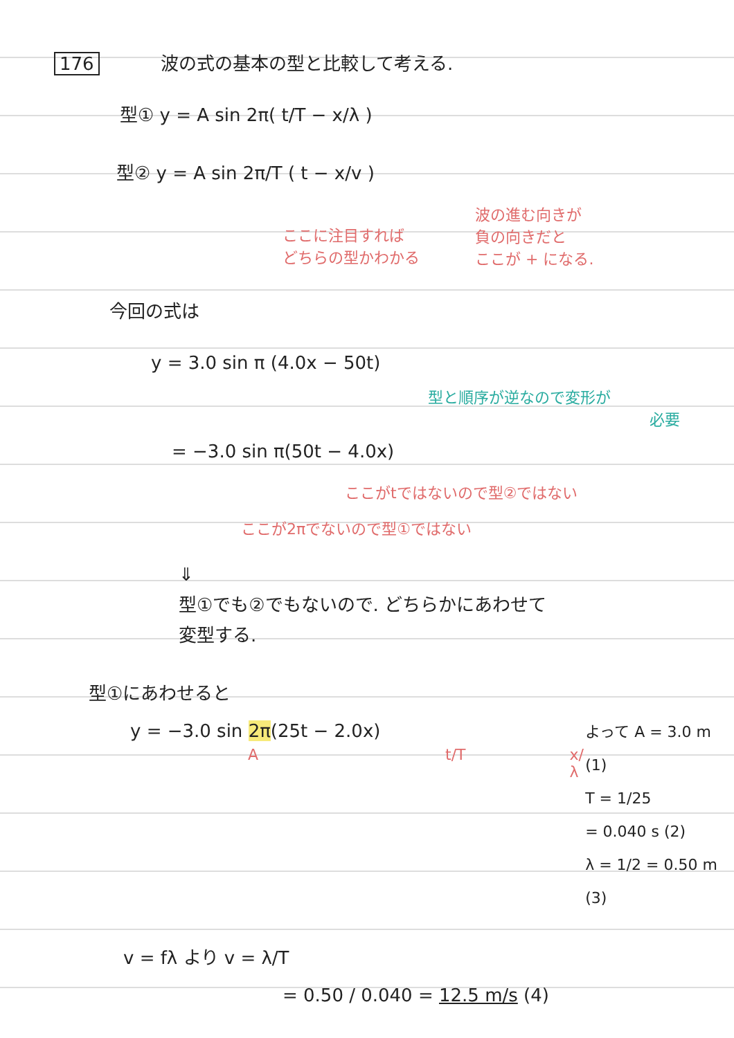176 波の式の基本の型と比較して考える.
型① y = A sin 2π( t/T − x/λ )
型② y = A sin 2π/T ( t − x/v )
ここに注目すれば
どちらの型かわかる
波の進む向きが
負の向きだと
ここが + になる.
今回の式は
y = 3.0 sin π (4.0x − 50t)
型と順序が逆なので変形が
必要
= −3.0 sin π(50t − 4.0x)
ここがtではないので型②ではない
ここが2πでないので型①ではない
⇓
型①でも②でもないので. どちらかにあわせて
変型する.
型①にあわせると
y = −3.0 sin 2π(25t − 2.0x)
At/T x/λ
よって A = 3.0 m (1)
T = 1/25
= 0.040 s (2)
λ = 1/2 = 0.50 m (3)
v = fλ より v = λ/T
= 0.50 / 0.040 = 12.5 m/s (4)